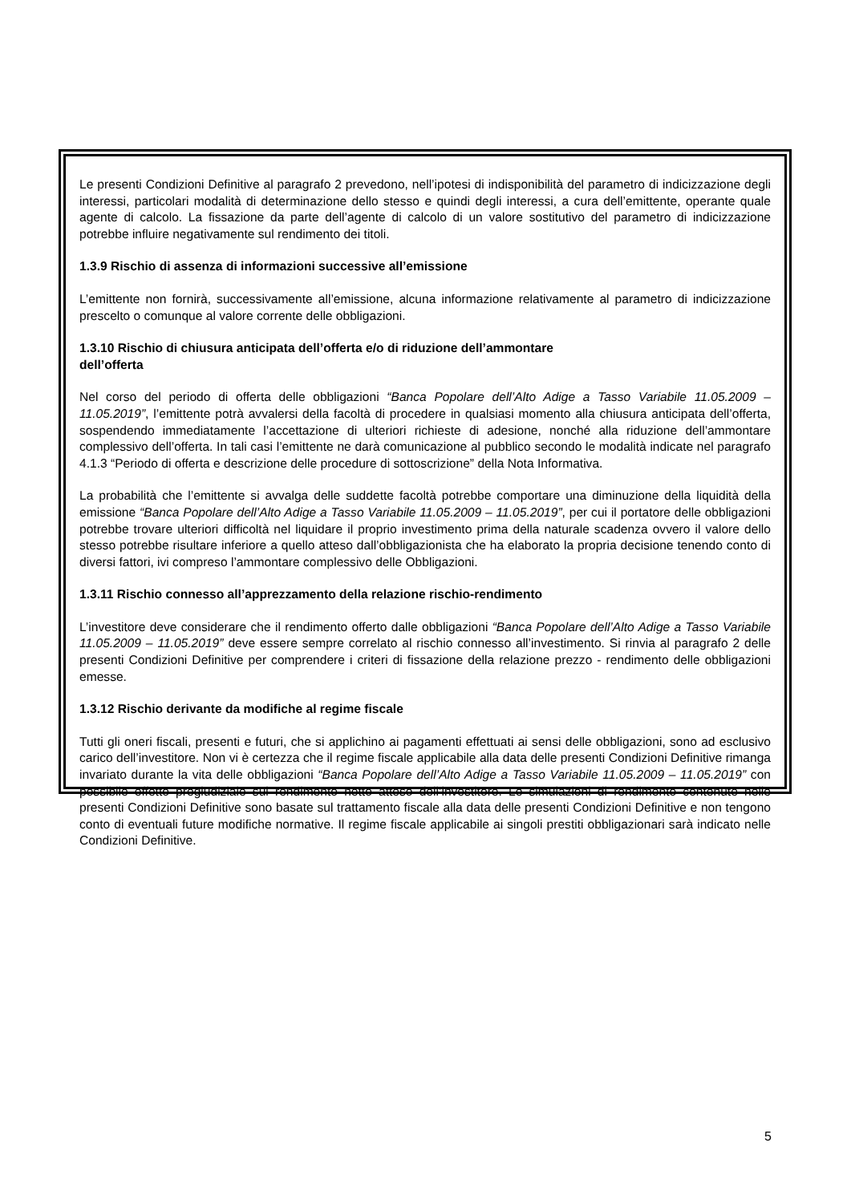Le presenti Condizioni Definitive al paragrafo 2 prevedono, nell’ipotesi di indisponibilità del parametro di indicizzazione degli interessi, particolari modalità di determinazione dello stesso e quindi degli interessi, a cura dell’emittente, operante quale agente di calcolo. La fissazione da parte dell’agente di calcolo di un valore sostitutivo del parametro di indicizzazione potrebbe influire negativamente sul rendimento dei titoli.
1.3.9 Rischio di assenza di informazioni successive all’emissione
L’emittente non fornirà, successivamente all’emissione, alcuna informazione relativamente al parametro di indicizzazione prescelto o comunque al valore corrente delle obbligazioni.
1.3.10 Rischio di chiusura anticipata dell’offerta e/o di riduzione dell’ammontare
dell’offerta
Nel corso del periodo di offerta delle obbligazioni “Banca Popolare dell’Alto Adige a Tasso Variabile 11.05.2009 – 11.05.2019”, l’emittente potrà avvalersi della facoltà di procedere in qualsiasi momento alla chiusura anticipata dell’offerta, sospendendo immediatamente l’accettazione di ulteriori richieste di adesione, nonché alla riduzione dell’ammontare complessivo dell’offerta. In tali casi l’emittente ne darà comunicazione al pubblico secondo le modalità indicate nel paragrafo 4.1.3 “Periodo di offerta e descrizione delle procedure di sottoscrizione” della Nota Informativa.
La probabilità che l’emittente si avvalga delle suddette facoltà potrebbe comportare una diminuzione della liquidità della emissione “Banca Popolare dell’Alto Adige a Tasso Variabile 11.05.2009 – 11.05.2019”, per cui il portatore delle obbligazioni potrebbe trovare ulteriori difficoltà nel liquidare il proprio investimento prima della naturale scadenza ovvero il valore dello stesso potrebbe risultare inferiore a quello atteso dall’obbligazionista che ha elaborato la propria decisione tenendo conto di diversi fattori, ivi compreso l’ammontare complessivo delle Obbligazioni.
1.3.11 Rischio connesso all’apprezzamento della relazione rischio-rendimento
L’investitore deve considerare che il rendimento offerto dalle obbligazioni “Banca Popolare dell’Alto Adige a Tasso Variabile 11.05.2009 – 11.05.2019” deve essere sempre correlato al rischio connesso all’investimento. Si rinvia al paragrafo 2 delle presenti Condizioni Definitive per comprendere i criteri di fissazione della relazione prezzo - rendimento delle obbligazioni emesse.
1.3.12 Rischio derivante da modifiche al regime fiscale
Tutti gli oneri fiscali, presenti e futuri, che si applichino ai pagamenti effettuati ai sensi delle obbligazioni, sono ad esclusivo carico dell’investitore. Non vi è certezza che il regime fiscale applicabile alla data delle presenti Condizioni Definitive rimanga invariato durante la vita delle obbligazioni “Banca Popolare dell’Alto Adige a Tasso Variabile 11.05.2009 – 11.05.2019” con possibile effetto pregiudiziale sul rendimento netto atteso dell’investitore. Le simulazioni di rendimento contenute nelle presenti Condizioni Definitive sono basate sul trattamento fiscale alla data delle presenti Condizioni Definitive e non tengono conto di eventuali future modifiche normative. Il regime fiscale applicabile ai singoli prestiti obbligazionari sarà indicato nelle Condizioni Definitive.
5